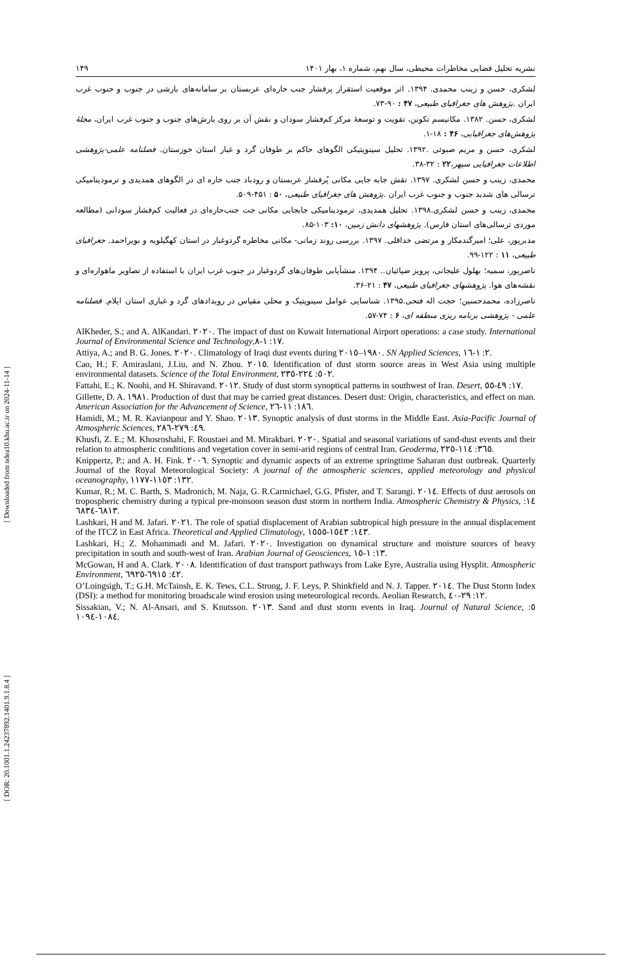[ Downloaded from ndea10.khu.ac.ir on 2024-11-14 ]
[ DOR: 20.1001.1.24237892.1401.9.1.8.4 ]
نشریه تحلیل فضایی مخاطرات محیطی، سال نهم، شماره ۱، بهار ۱۴۰۱ ۱۴۹
لشکری، حسن و زینب محمدی. ۱۳۹۴. اثر موقعیت استقرار پرفشار جنب حاره‌ای عربستان بر سامانه‌های بارشی در جنوب و جنوب غرب ایران .پژوهش های جغرافیای طبیعی، ۴۷ : ۹۰-۷۳.
لشکری، حسن. ۱۳۸۲. مکانیسم تکوین، تقویت و توسعهٔ مرکز کم‌فشار سودان و نقش آن بر روی بارش‌های جنوب و جنوب غرب ایران، مجلهٔ پژوهش‌های جغرافیایی، ۴۶ : ۱۸-۱.
لشکری، حسن و مریم صبوئی .۱۳۹۲. تحلیل سینوپتیکی الگوهای حاکم بر طوفان گرد و غبار استان خوزستان. فصلنامه علمی-پژوهشی اطلاعات جغرافیایی سپهر،۲۲ : ۳۲-۳۸.
محمدی، زینب و حسن لشکری. ۱۳۹۷. نقش جابه جایی مکانی پُرفشار عربستان و رودباد جنب حاره ای در الگوهای همدیدی و ترمودینامیکی ترسالی های شدید جنوب و جنوب غرب ایران .پژوهش های جغرافیای طبیعی، ۵۰ : ۴۵۱-۵۰۹.
محمدی، زینب و حسن لشکری.۱۳۹۸. تحلیل همدیدی، ترمودینامیکی جابجایی مکانی جت جنب‌حاره‌ای در فعالیت کم‌فشار سودانی (مطالعه موردی ترسالی‌های استان فارس). پژوهشهای دانش زمین، ۱۰: ۱۰۳-۸۵.
مدبرپور، علی؛ امیرگندمکار و مرتضی خداقلی. ۱۳۹۷. بررسی روند زمانی- مکانی مخاطره گردوغبار در استان کهگیلویه و بویراحمد. جغرافیای طبیعی، ۱۱ : ۱۲۲-۹۹.
ناصرپور، سمیه؛ بهلول علیجانی، پرویز ضیائیان.. ۱۳۹۴. منشأیابی طوفان‌های گردوغبار در جنوب غرب ایران با استفاده از تصاویر ماهواره‌ای و نقشه‌های هوا. پژوهشهای جغرافیای طبیعی، ۴۷ : ۲۱-۳۶.
ناصرزاده، محمدحسین؛ حجت اله فتحی.۱۳۹۵. شناسایی عوامل سینوپتیک و محلی مقیاس در رویدادهای گرد و غباری استان ایلام. فصلنامه علمی - پژوهشی برنامه ریزی منطقه ای، ۶ : ۷۴-۵۷.
AlKheder, S.; and A. AlKandari. ٢٠٢٠. The impact of dust on Kuwait International Airport operations: a case study. International Journal of Environmental Science and Technology,١٧: ١-٨.
Attiya, A.; and B. G. Jones. ٢٠٢٠. Climatology of Iraqi dust events during ١٩٨٠–٢٠١٥. SN Applied Sciences, ٢: ١-١٦.
Cao, H.; F. Amiraslani, J.Liu, and N. Zhou. ٢٠١٥. Identification of dust storm source areas in West Asia using multiple environmental datasets. Science of the Total Environment, ٥٠٢: ٢٢٤-٢٣٥.
Fattahi, E.; K. Noohi, and H. Shiravand. ٢٠١٢. Study of dust storm synoptical patterns in southwest of Iran. Desert, ١٧: ٤٩-٥٥.
Gillette, D. A. ١٩٨١. Production of dust that may be carried great distances. Desert dust: Origin, characteristics, and effect on man. American Association for the Advancement of Science, ١٨٦: ١١-٢٦.
Hamidi, M.; M. R. Kavianpour and Y. Shao. ٢٠١٣. Synoptic analysis of dust storms in the Middle East. Asia-Pacific Journal of Atmospheric Sciences, ٤٩: ٢٧٩-٢٨٦.
Khusfi, Z. E.; M. Khosroshahi, F. Roustaei and M. Mirakbari. ٢٠٢٠. Spatial and seasonal variations of sand-dust events and their relation to atmospheric conditions and vegetation cover in semi-arid regions of central Iran. Geoderma, ٣٦٥: ١١٤-٢٢٥.
Knippertz, P.; and A. H. Fink. ٢٠٠٦. Synoptic and dynamic aspects of an extreme springtime Saharan dust outbreak. Quarterly Journal of the Royal Meteorological Society: A journal of the atmospheric sciences, applied meteorology and physical oceanography, ١٣٢: ١١٥٣-١١٧٧.
Kumar, R.; M. C. Barth, S. Madronich, M. Naja, G. R.Carmichael, G.G. Pfister, and T. Sarangi. ٢٠١٤. Effects of dust aerosols on tropospheric chemistry during a typical pre-monsoon season dust storm in northern India. Atmospheric Chemistry & Physics, ١٤: ٦٨١٣-٦٨٣٤.
Lashkari, H and M. Jafari. ٢٠٢١. The role of spatial displacement of Arabian subtropical high pressure in the annual displacement of the ITCZ in East Africa. Theoretical and Applied Climatology, ١٤٣: ١٥٤٣-١٥٥٥.
Lashkari, H.; Z. Mohammadi and M. Jafari. ٢٠٢٠. Investigation on dynamical structure and moisture sources of heavy precipitation in south and south-west of Iran. Arabian Journal of Geosciences, ١٣: ١-١٥.
McGowan, H and A. Clark. ٢٠٠٨. Identification of dust transport pathways from Lake Eyre, Australia using Hysplit. Atmospheric Environment, ٤٢: ٦٩١٥-٦٩٢٥.
O’Loingsigh, T.; G.H. McTainsh, E. K. Tews, C.L. Strong, J. F. Leys, P. Shinkfield and N. J. Tapper. ٢٠١٤. The Dust Storm Index (DSI): a method for monitoring broadscale wind erosion using meteorological records. Aeolian Research, ١٢: ٢٩-٤٠.
Sissakian, V.; N. Al-Ansari, and S. Knutsson. ٢٠١٣. Sand and dust storm events in Iraq. Journal of Natural Science, ٥: ١٠٨٤-١٠٩٤.